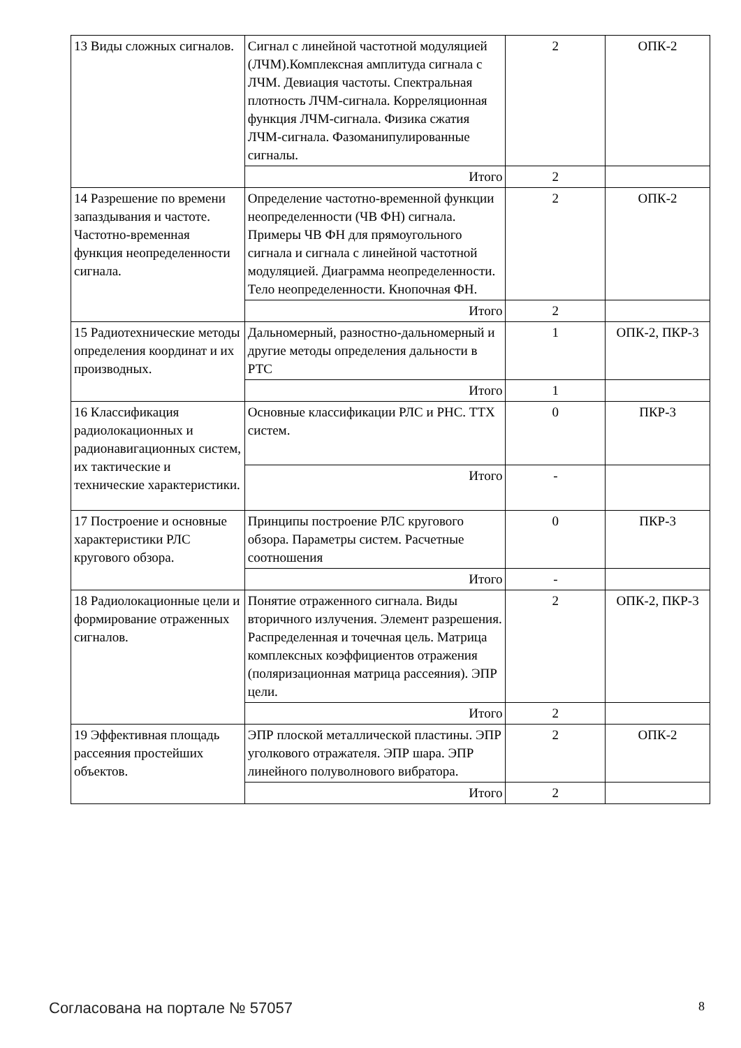| 13 Виды сложных сигналов. | Сигнал с линейной частотной модуляцией (ЛЧМ).Комплексная амплитуда сигнала с ЛЧМ. Девиация частоты. Спектральная плотность ЛЧМ-сигнала. Корреляционная функция ЛЧМ-сигнала. Физика сжатия ЛЧМ-сигнала. Фазоманипулированные сигналы. | 2 | ОПК-2 |
| | Итого | 2 | |
| 14 Разрешение по времени запаздывания и частоте. Частотно-временная функция неопределенности сигнала. | Определение частотно-временной функции неопределенности (ЧВ ФН) сигнала. Примеры ЧВ ФН для прямоугольного сигнала и сигнала с линейной частотной модуляцией. Диаграмма неопределенности. Тело неопределенности. Кнопочная ФН. | 2 | ОПК-2 |
| | Итого | 2 | |
| 15 Радиотехнические методы определения координат и их производных. | Дальномерный, разностно-дальномерный и другие методы определения дальности в РТС | 1 | ОПК-2, ПКР-3 |
| | Итого | 1 | |
| 16 Классификация радиолокационных и радионавигационных систем, их тактические и технические характеристики. | Основные классификации РЛС и РНС. ТТХ систем. | 0 | ПКР-3 |
| | Итого | - | |
| 17 Построение и основные характеристики РЛС кругового обзора. | Принципы построение РЛС кругового обзора. Параметры систем. Расчетные соотношения | 0 | ПКР-3 |
| | Итого | - | |
| 18 Радиолокационные цели и формирование отраженных сигналов. | Понятие отраженного сигнала. Виды вторичного излучения. Элемент разрешения. Распределенная и точечная цель. Матрица комплексных коэффициентов отражения (поляризационная матрица рассеяния). ЭПР цели. | 2 | ОПК-2, ПКР-3 |
| | Итого | 2 | |
| 19 Эффективная площадь рассеяния простейших объектов. | ЭПР плоской металлической пластины. ЭПР уголкового отражателя. ЭПР шара. ЭПР линейного полуволнового вибратора. | 2 | ОПК-2 |
| | Итого | 2 | |
Согласована на портале № 57057 8